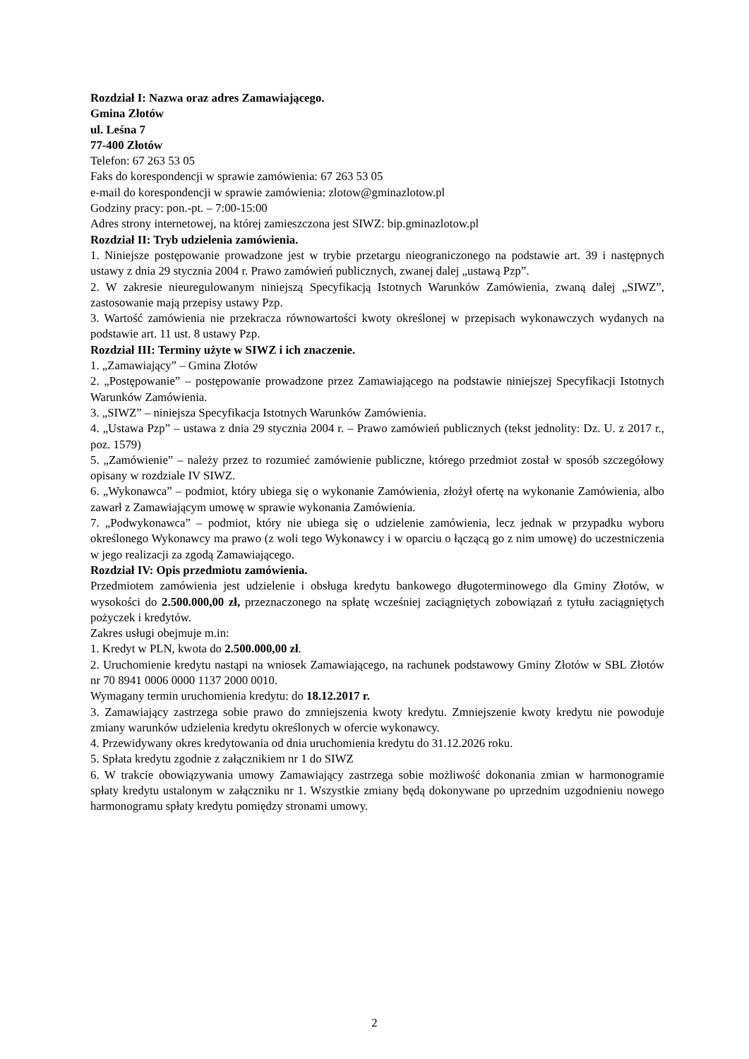Rozdział I: Nazwa oraz adres Zamawiającego.
Gmina Złotów
ul. Leśna 7
77-400 Złotów
Telefon: 67 263 53 05
Faks do korespondencji w sprawie zamówienia: 67 263 53 05
e-mail do korespondencji w sprawie zamówienia: zlotow@gminazlotow.pl
Godziny pracy: pon.-pt. – 7:00-15:00
Adres strony internetowej, na której zamieszczona jest SIWZ: bip.gminazlotow.pl
Rozdział II: Tryb udzielenia zamówienia.
1. Niniejsze postępowanie prowadzone jest w trybie przetargu nieograniczonego na podstawie art. 39 i następnych ustawy z dnia 29 stycznia 2004 r. Prawo zamówień publicznych, zwanej dalej „ustawą Pzp”.
2. W zakresie nieuregulowanym niniejszą Specyfikacją Istotnych Warunków Zamówienia, zwaną dalej „SIWZ”, zastosowanie mają przepisy ustawy Pzp.
3. Wartość zamówienia nie przekracza równowartości kwoty określonej w przepisach wykonawczych wydanych na podstawie art. 11 ust. 8 ustawy Pzp.
Rozdział III: Terminy użyte w SIWZ i ich znaczenie.
1. „Zamawiający” – Gmina Złotów
2. „Postępowanie” – postępowanie prowadzone przez Zamawiającego na podstawie niniejszej Specyfikacji Istotnych Warunków Zamówienia.
3. „SIWZ” – niniejsza Specyfikacja Istotnych Warunków Zamówienia.
4. „Ustawa Pzp” – ustawa z dnia 29 stycznia 2004 r. – Prawo zamówień publicznych (tekst jednolity: Dz. U. z 2017 r., poz. 1579)
5. „Zamówienie” – należy przez to rozumieć zamówienie publiczne, którego przedmiot został w sposób szczegółowy opisany w rozdziale IV SIWZ.
6. „Wykonawca” – podmiot, który ubiega się o wykonanie Zamówienia, złożył ofertę na wykonanie Zamówienia, albo zawarł z Zamawiającym umowę w sprawie wykonania Zamówienia.
7. „Podwykonawca” – podmiot, który nie ubiega się o udzielenie zamówienia, lecz jednak w przypadku wyboru określonego Wykonawcy ma prawo (z woli tego Wykonawcy i w oparciu o łączącą go z nim umowę) do uczestniczenia w jego realizacji za zgodą Zamawiającego.
Rozdział IV: Opis przedmiotu zamówienia.
Przedmiotem zamówienia jest udzielenie i obsługa kredytu bankowego długoterminowego dla Gminy Złotów, w wysokości do 2.500.000,00 zł, przeznaczonego na spłatę wcześniej zaciągniętych zobowiązań z tytułu zaciągniętych pożyczek i kredytów.
Zakres usługi obejmuje m.in:
1. Kredyt w PLN, kwota do 2.500.000,00 zł.
2. Uruchomienie kredytu nastąpi na wniosek Zamawiającego, na rachunek podstawowy Gminy Złotów w SBL Złotów nr 70 8941 0006 0000 1137 2000 0010.
Wymagany termin uruchomienia kredytu: do 18.12.2017 r.
3. Zamawiający zastrzega sobie prawo do zmniejszenia kwoty kredytu. Zmniejszenie kwoty kredytu nie powoduje zmiany warunków udzielenia kredytu określonych w ofercie wykonawcy.
4. Przewidywany okres kredytowania od dnia uruchomienia kredytu do 31.12.2026 roku.
5. Spłata kredytu zgodnie z załącznikiem nr 1 do SIWZ
6. W trakcie obowiązywania umowy Zamawiający zastrzega sobie możliwość dokonania zmian w harmonogramie spłaty kredytu ustalonym w załączniku nr 1. Wszystkie zmiany będą dokonywane po uprzednim uzgodnieniu nowego harmonogramu spłaty kredytu pomiędzy stronami umowy.
2